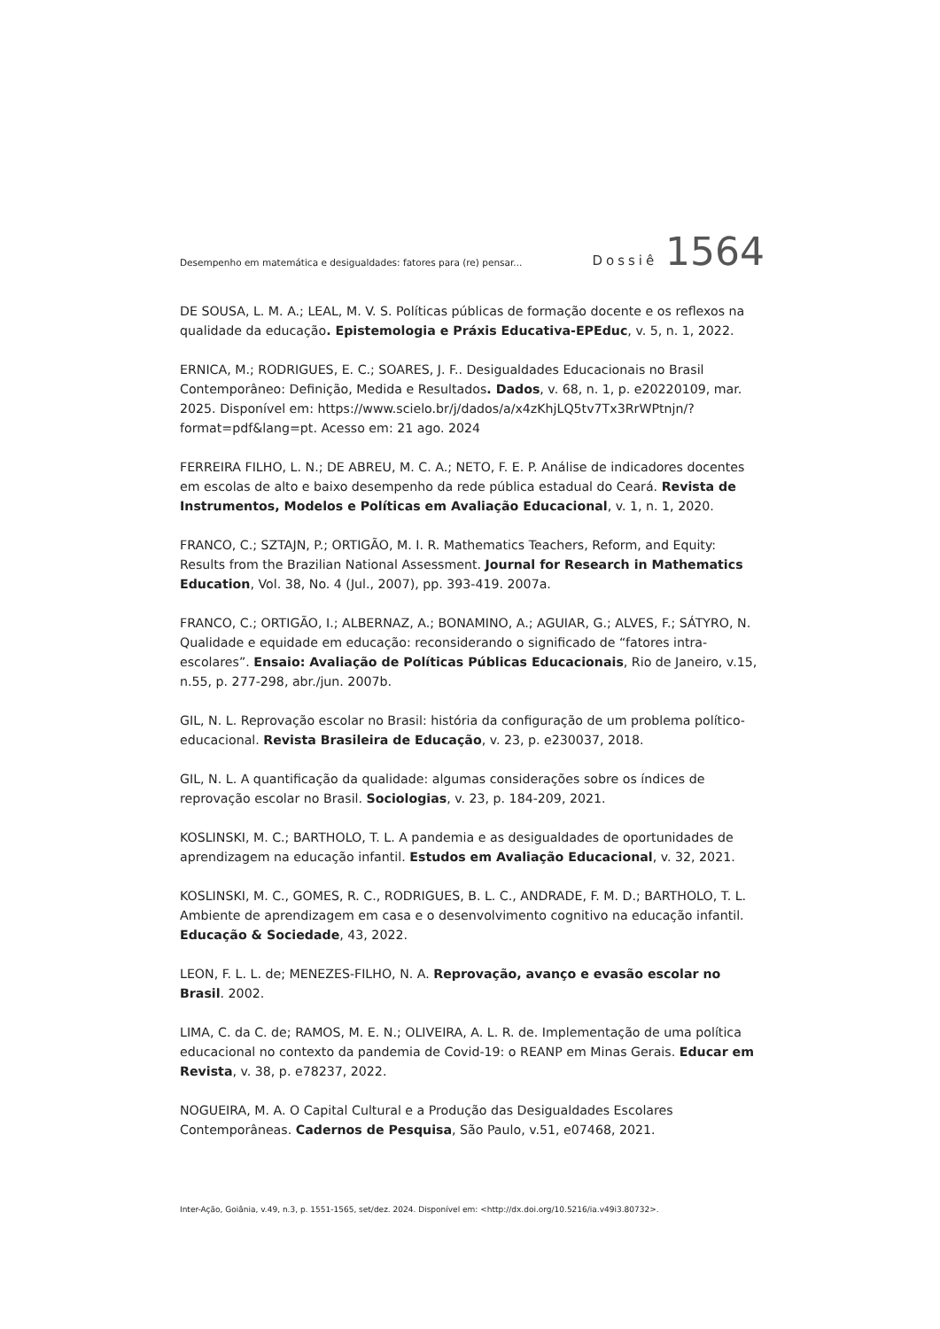Desempenho em matemática e desigualdades: fatores para (re) pensar... Dossiê 1564
DE SOUSA, L. M. A.; LEAL, M. V. S. Políticas públicas de formação docente e os reflexos na qualidade da educação. Epistemologia e Práxis Educativa-EPEduc, v. 5, n. 1, 2022.
ERNICA, M.; RODRIGUES, E. C.; SOARES, J. F.. Desigualdades Educacionais no Brasil Contemporâneo: Definição, Medida e Resultados. Dados, v. 68, n. 1, p. e20220109, mar. 2025. Disponível em: https://www.scielo.br/j/dados/a/x4zKhjLQ5tv7Tx3RrWPtnjn/?format=pdf&lang=pt. Acesso em: 21 ago. 2024
FERREIRA FILHO, L. N.; DE ABREU, M. C. A.; NETO, F. E. P. Análise de indicadores docentes em escolas de alto e baixo desempenho da rede pública estadual do Ceará. Revista de Instrumentos, Modelos e Políticas em Avaliação Educacional, v. 1, n. 1, 2020.
FRANCO, C.; SZTAJN, P.; ORTIGÃO, M. I. R. Mathematics Teachers, Reform, and Equity: Results from the Brazilian National Assessment. Journal for Research in Mathematics Education, Vol. 38, No. 4 (Jul., 2007), pp. 393-419. 2007a.
FRANCO, C.; ORTIGÃO, I.; ALBERNAZ, A.; BONAMINO, A.; AGUIAR, G.; ALVES, F.; SÁTYRO, N. Qualidade e equidade em educação: reconsiderando o significado de “fatores intra-escolares”. Ensaio: Avaliação de Políticas Públicas Educacionais, Rio de Janeiro, v.15, n.55, p. 277-298, abr./jun. 2007b.
GIL, N. L. Reprovação escolar no Brasil: história da configuração de um problema político-educacional. Revista Brasileira de Educação, v. 23, p. e230037, 2018.
GIL, N. L. A quantificação da qualidade: algumas considerações sobre os índices de reprovação escolar no Brasil. Sociologias, v. 23, p. 184-209, 2021.
KOSLINSKI, M. C.; BARTHOLO, T. L. A pandemia e as desigualdades de oportunidades de aprendizagem na educação infantil. Estudos em Avaliação Educacional, v. 32, 2021.
KOSLINSKI, M. C., GOMES, R. C., RODRIGUES, B. L. C., ANDRADE, F. M. D.; BARTHOLO, T. L. Ambiente de aprendizagem em casa e o desenvolvimento cognitivo na educação infantil. Educação & Sociedade, 43, 2022.
LEON, F. L. L. de; MENEZES-FILHO, N. A. Reprovação, avanço e evasão escolar no Brasil. 2002.
LIMA, C. da C. de; RAMOS, M. E. N.; OLIVEIRA, A. L. R. de. Implementação de uma política educacional no contexto da pandemia de Covid-19: o REANP em Minas Gerais. Educar em Revista, v. 38, p. e78237, 2022.
NOGUEIRA, M. A. O Capital Cultural e a Produção das Desigualdades Escolares Contemporâneas. Cadernos de Pesquisa, São Paulo, v.51, e07468, 2021.
Inter-Ação, Goiânia, v.49, n.3, p. 1551-1565, set/dez. 2024. Disponível em: <http://dx.doi.org/10.5216/ia.v49i3.80732>.